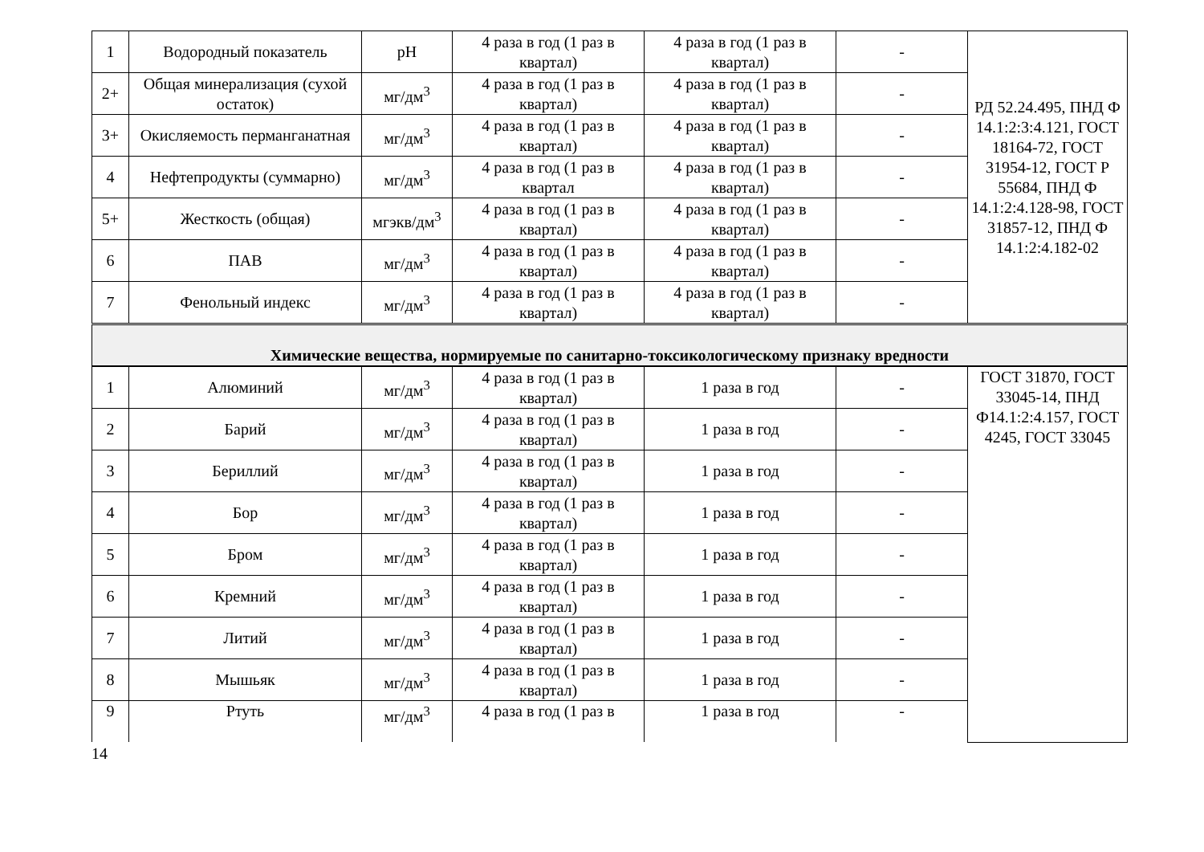| 1 | Водородный показатель | pH | 4 раза в год (1 раз в квартал) | 4 раза в год (1 раз в квартал) | - | РД 52.24.495, ПНД Ф 14.1:2:3:4.121, ГОСТ 18164-72, ГОСТ 31954-12, ГОСТ Р 55684, ПНД Ф 14.1:2:4.128-98, ГОСТ 31857-12, ПНД Ф 14.1:2:4.182-02 |
| 2+ | Общая минерализация (сухой остаток) | мг/дм<sup>3</sup> | 4 раза в год (1 раз в квартал) | 4 раза в год (1 раз в квартал) | - | |
| 3+ | Окисляемость перманганатная | мг/дм<sup>3</sup> | 4 раза в год (1 раз в квартал) | 4 раза в год (1 раз в квартал) | - | |
| 4 | Нефтепродукты (суммарно) | мг/дм<sup>3</sup> | 4 раза в год (1 раз в квартал | 4 раза в год (1 раз в квартал) | - | |
| 5+ | Жесткость (общая) | мгэкв/дм<sup>3</sup> | 4 раза в год (1 раз в квартал) | 4 раза в год (1 раз в квартал) | - | |
| 6 | ПАВ | мг/дм<sup>3</sup> | 4 раза в год (1 раз в квартал) | 4 раза в год (1 раз в квартал) | - | |
| 7 | Фенольный индекс | мг/дм<sup>3</sup> | 4 раза в год (1 раз в квартал) | 4 раза в год (1 раз в квартал) | - | |
| Химические вещества, нормируемые по санитарно-токсикологическому признаку вредности | | | | | | |
| 1 | Алюминий | мг/дм<sup>3</sup> | 4 раза в год (1 раз в квартал) | 1 раза в год | - | ГОСТ 31870, ГОСТ 33045-14, ПНД Ф14.1:2:4.157, ГОСТ 4245, ГОСТ 33045 |
| 2 | Барий | мг/дм<sup>3</sup> | 4 раза в год (1 раз в квартал) | 1 раза в год | - | |
| 3 | Бериллий | мг/дм<sup>3</sup> | 4 раза в год (1 раз в квартал) | 1 раза в год | - | |
| 4 | Бор | мг/дм<sup>3</sup> | 4 раза в год (1 раз в квартал) | 1 раза в год | - | |
| 5 | Бром | мг/дм<sup>3</sup> | 4 раза в год (1 раз в квартал) | 1 раза в год | - | |
| 6 | Кремний | мг/дм<sup>3</sup> | 4 раза в год (1 раз в квартал) | 1 раза в год | - | |
| 7 | Литий | мг/дм<sup>3</sup> | 4 раза в год (1 раз в квартал) | 1 раза в год | - | |
| 8 | Мышьяк | мг/дм<sup>3</sup> | 4 раза в год (1 раз в квартал) | 1 раза в год | - | |
| 9 | Ртуть | мг/дм<sup>3</sup> | 4 раза в год (1 раз в | 1 раза в год | - | |
14